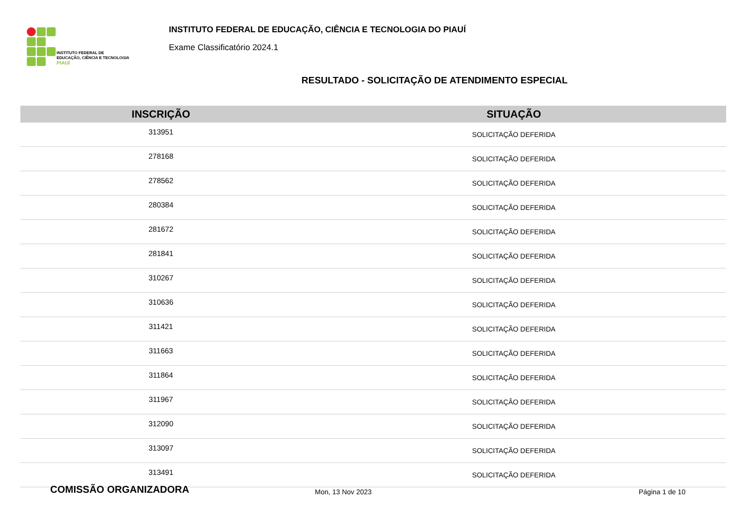INSTITUTO FEDERAL DE
EDUCAÇÃO, CIÊNCIA E TECNOLOGIA
PIAUÍ
INSTITUTO FEDERAL DE EDUCAÇÃO, CIÊNCIA E TECNOLOGIA DO PIAUÍ
Exame Classificatório 2024.1
RESULTADO - SOLICITAÇÃO DE ATENDIMENTO ESPECIAL
| INSCRIÇÃO | SITUAÇÃO |
| --- | --- |
| 313951 | SOLICITAÇÃO DEFERIDA |
| 278168 | SOLICITAÇÃO DEFERIDA |
| 278562 | SOLICITAÇÃO DEFERIDA |
| 280384 | SOLICITAÇÃO DEFERIDA |
| 281672 | SOLICITAÇÃO DEFERIDA |
| 281841 | SOLICITAÇÃO DEFERIDA |
| 310267 | SOLICITAÇÃO DEFERIDA |
| 310636 | SOLICITAÇÃO DEFERIDA |
| 311421 | SOLICITAÇÃO DEFERIDA |
| 311663 | SOLICITAÇÃO DEFERIDA |
| 311864 | SOLICITAÇÃO DEFERIDA |
| 311967 | SOLICITAÇÃO DEFERIDA |
| 312090 | SOLICITAÇÃO DEFERIDA |
| 313097 | SOLICITAÇÃO DEFERIDA |
| 313491 | SOLICITAÇÃO DEFERIDA |
COMISSÃO ORGANIZADORA Mon, 13 Nov 2023 Página 1 de 10